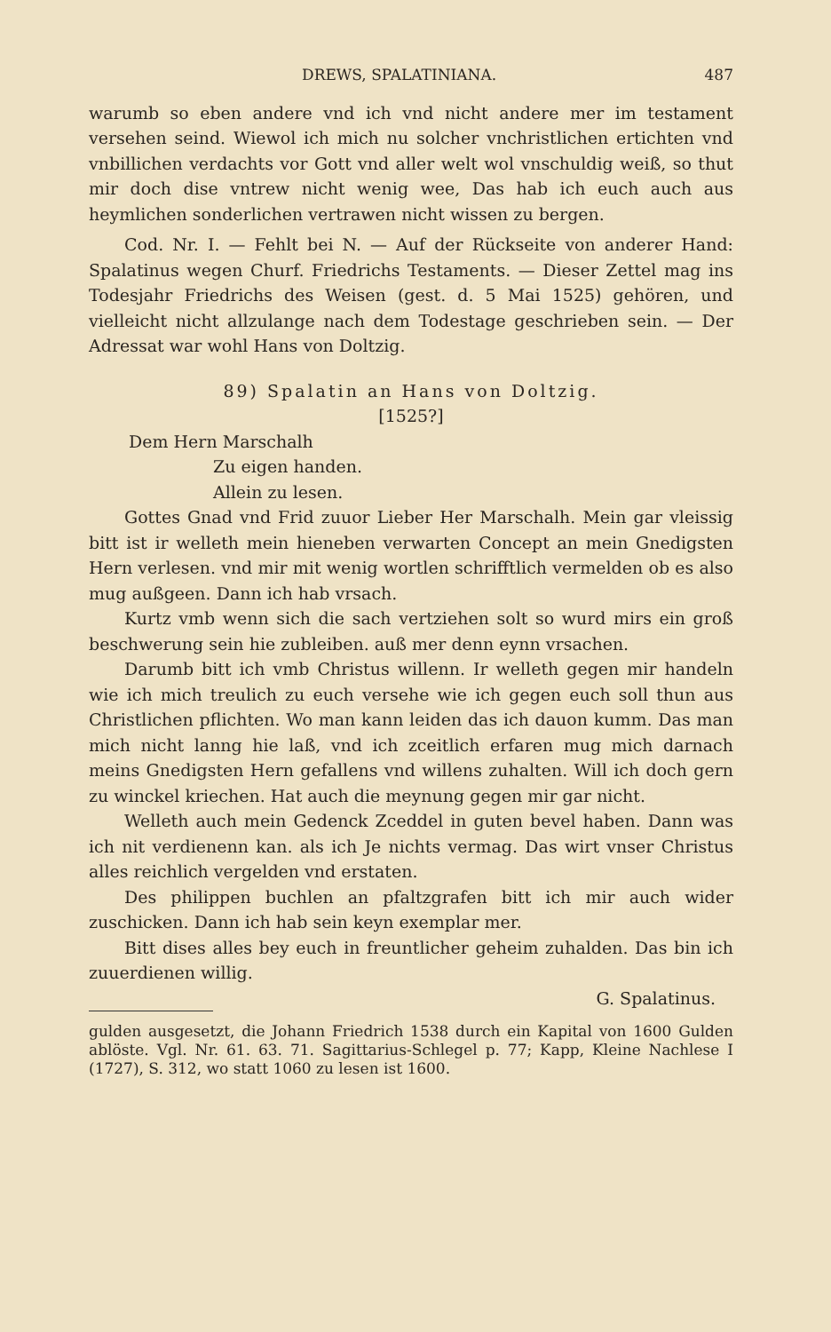DREWS, SPALATINIANA. 487
warumb so eben andere vnd ich vnd nicht andere mer im testament versehen seind. Wiewol ich mich nu solcher vnchristlichen ertichten vnd vnbillichen verdachts vor Gott vnd aller welt wol vnschuldig weiß, so thut mir doch dise vntrew nicht wenig wee, Das hab ich euch auch aus heymlichen sonderlichen vertrawen nicht wissen zu bergen.
Cod. Nr. I. — Fehlt bei N. — Auf der Rückseite von anderer Hand: Spalatinus wegen Churf. Friedrichs Testaments. — Dieser Zettel mag ins Todesjahr Friedrichs des Weisen (gest. d. 5 Mai 1525) gehören, und vielleicht nicht allzulange nach dem Todestage geschrieben sein. — Der Adressat war wohl Hans von Doltzig.
89) Spalatin an Hans von Doltzig.
[1525?]
Dem Hern Marschalh
Zu eigen handen.
Allein zu lesen.
Gottes Gnad vnd Frid zuuor Lieber Her Marschalh. Mein gar vleissig bitt ist ir welleth mein hieneben verwarten Concept an mein Gnedigsten Hern verlesen. vnd mir mit wenig wortlen schrifftlich vermelden ob es also mug außgeen. Dann ich hab vrsach.
Kurtz vmb wenn sich die sach vertziehen solt so wurd mirs ein groß beschwerung sein hie zubleiben. auß mer denn eynn vrsachen.
Darumb bitt ich vmb Christus willenn. Ir welleth gegen mir handeln wie ich mich treulich zu euch versehe wie ich gegen euch soll thun aus Christlichen pflichten. Wo man kann leiden das ich dauon kumm. Das man mich nicht lanng hie laß, vnd ich zceitlich erfaren mug mich darnach meins Gnedigsten Hern gefallens vnd willens zuhalten. Will ich doch gern zu winckel kriechen. Hat auch die meynung gegen mir gar nicht.
Welleth auch mein Gedenck Zceddel in guten bevel haben. Dann was ich nit verdienenn kan. als ich Je nichts vermag. Das wirt vnser Christus alles reichlich vergelden vnd erstaten.
Des philippen buchlen an pfaltzgrafen bitt ich mir auch wider zuschicken. Dann ich hab sein keyn exemplar mer.
Bitt dises alles bey euch in freuntlicher geheim zuhalden. Das bin ich zuuerdienen willig.
G. Spalatinus.
gulden ausgesetzt, die Johann Friedrich 1538 durch ein Kapital von 1600 Gulden ablöste. Vgl. Nr. 61. 63. 71. Sagittarius-Schlegel p. 77; Kapp, Kleine Nachlese I (1727), S. 312, wo statt 1060 zu lesen ist 1600.